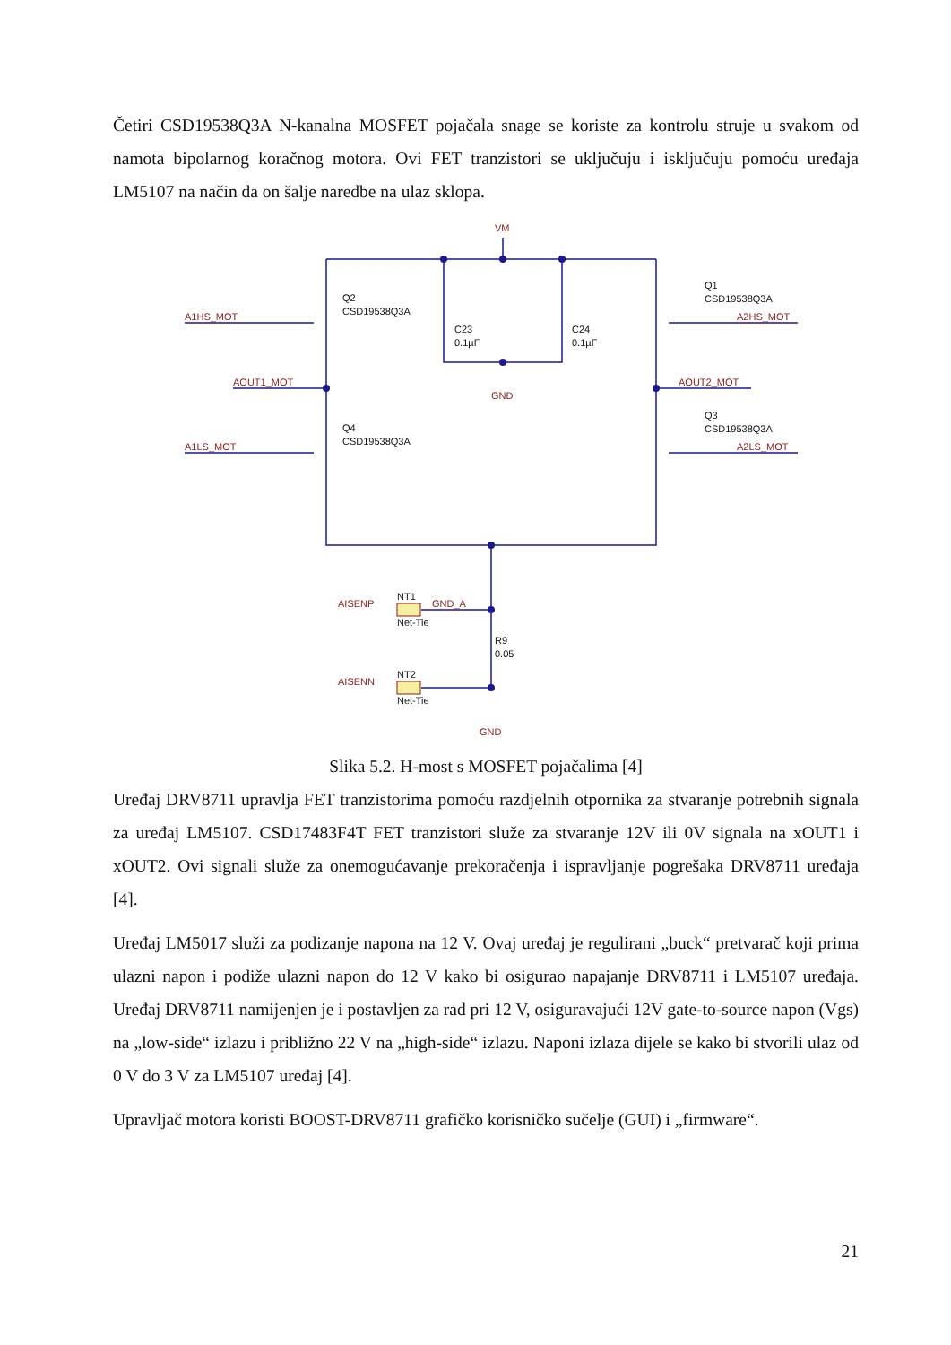Četiri CSD19538Q3A N-kanalna MOSFET pojačala snage se koriste za kontrolu struje u svakom od namota bipolarnog koračnog motora. Ovi FET tranzistori se uključuju i isključuju pomoću uređaja LM5107 na način da on šalje naredbe na ulaz sklopa.
VM
GND
GND
A1HS_MOT
A1LS_MOT
AOUT1_MOT
AOUT2_MOT
A2HS_MOT
A2LS_MOT
AISENP
GND_A
AISENN
Q2
CSD19538Q3A
Q4
CSD19538Q3A
Q1
CSD19538Q3A
Q3
CSD19538Q3A
C23
0.1µF
C24
0.1µF
NT1
Net-Tie
NT2
Net-Tie
R9
0.05
Slika 5.2. H-most s MOSFET pojačalima [4]
Uređaj DRV8711 upravlja FET tranzistorima pomoću razdjelnih otpornika za stvaranje potrebnih signala za uređaj LM5107. CSD17483F4T FET tranzistori služe za stvaranje 12V ili 0V signala na xOUT1 i xOUT2. Ovi signali služe za onemogućavanje prekoračenja i ispravljanje pogrešaka DRV8711 uređaja [4].
Uređaj LM5017 služi za podizanje napona na 12 V. Ovaj uređaj je regulirani „buck“ pretvarač koji prima ulazni napon i podiže ulazni napon do 12 V kako bi osigurao napajanje DRV8711 i LM5107 uređaja. Uređaj DRV8711 namijenjen je i postavljen za rad pri 12 V, osiguravajući 12V gate-to-source napon (Vgs) na „low-side“ izlazu i približno 22 V na „high-side“ izlazu. Naponi izlaza dijele se kako bi stvorili ulaz od 0 V do 3 V za LM5107 uređaj [4].
Upravljač motora koristi BOOST-DRV8711 grafičko korisničko sučelje (GUI) i „firmware“.
21